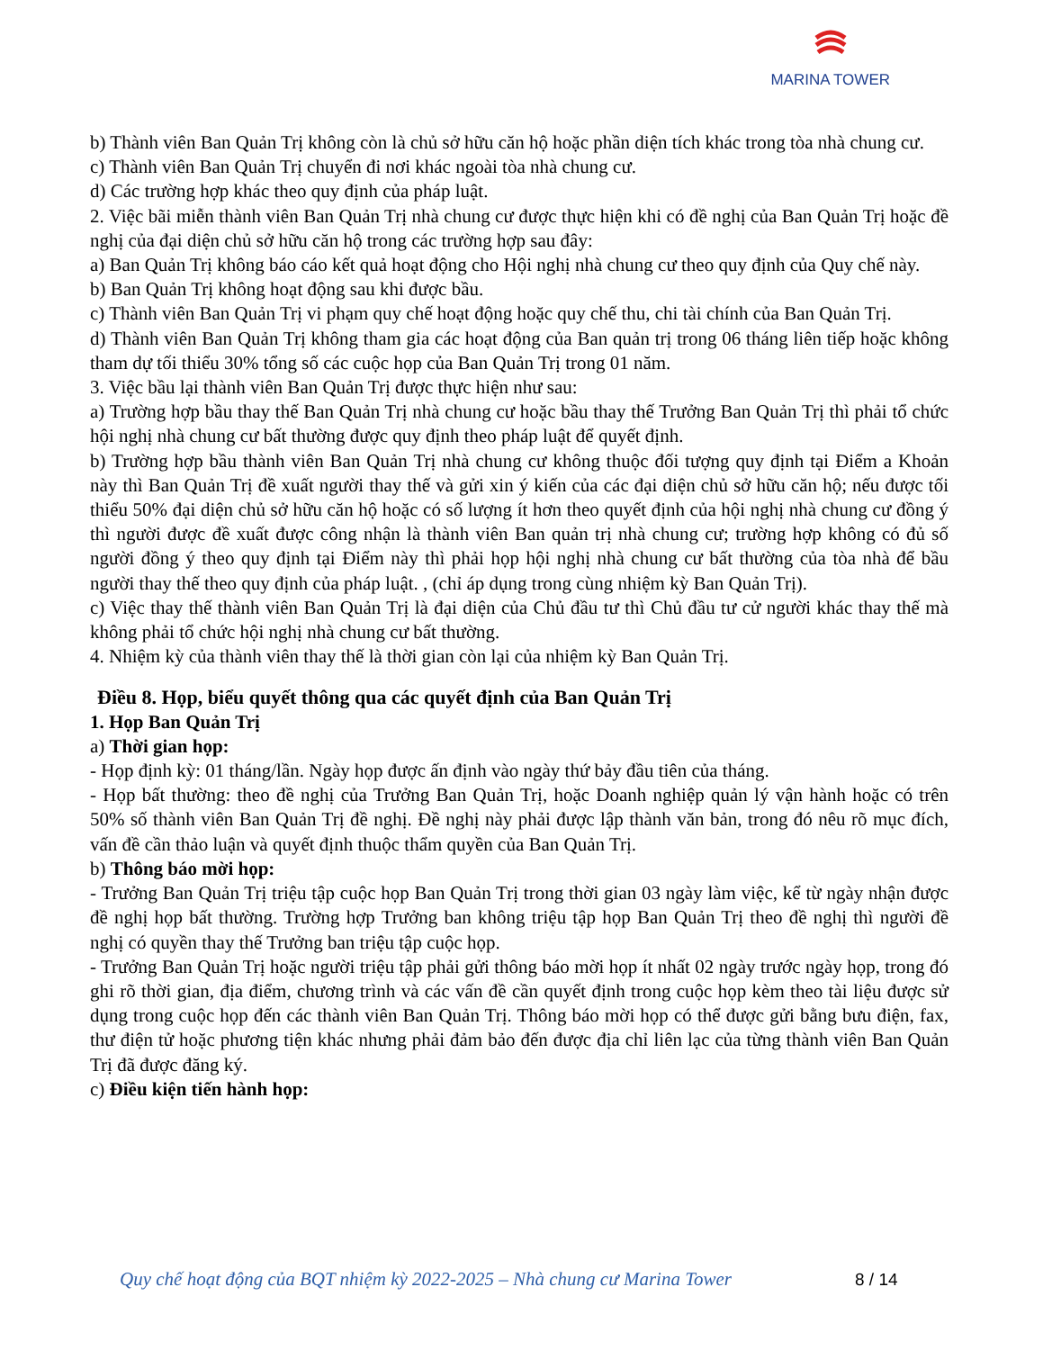MARINA TOWER
b) Thành viên Ban Quản Trị không còn là chủ sở hữu căn hộ hoặc phần diện tích khác trong tòa nhà chung cư.
c) Thành viên Ban Quản Trị chuyển đi nơi khác ngoài tòa nhà chung cư.
d) Các trường hợp khác theo quy định của pháp luật.
2. Việc bãi miễn thành viên Ban Quản Trị nhà chung cư được thực hiện khi có đề nghị của Ban Quản Trị hoặc đề nghị của đại diện chủ sở hữu căn hộ trong các trường hợp sau đây:
a) Ban Quản Trị không báo cáo kết quả hoạt động cho Hội nghị nhà chung cư theo quy định của Quy chế này.
b) Ban Quản Trị không hoạt động sau khi được bầu.
c) Thành viên Ban Quản Trị vi phạm quy chế hoạt động hoặc quy chế thu, chi tài chính của Ban Quản Trị.
d) Thành viên Ban Quản Trị không tham gia các hoạt động của Ban quản trị trong 06 tháng liên tiếp hoặc không tham dự tối thiểu 30% tổng số các cuộc họp của Ban Quản Trị trong 01 năm.
3. Việc bầu lại thành viên Ban Quản Trị được thực hiện như sau:
a) Trường hợp bầu thay thế Ban Quản Trị nhà chung cư hoặc bầu thay thế Trưởng Ban Quản Trị thì phải tổ chức hội nghị nhà chung cư bất thường được quy định theo pháp luật để quyết định.
b) Trường hợp bầu thành viên Ban Quản Trị nhà chung cư không thuộc đối tượng quy định tại Điểm a Khoản này thì Ban Quản Trị đề xuất người thay thế và gửi xin ý kiến của các đại diện chủ sở hữu căn hộ; nếu được tối thiểu 50% đại diện chủ sở hữu căn hộ hoặc có số lượng ít hơn theo quyết định của hội nghị nhà chung cư đồng ý thì người được đề xuất được công nhận là thành viên Ban quản trị nhà chung cư; trường hợp không có đủ số người đồng ý theo quy định tại Điểm này thì phải họp hội nghị nhà chung cư bất thường của tòa nhà để bầu người thay thế theo quy định của pháp luật. , (chỉ áp dụng trong cùng nhiệm kỳ Ban Quản Trị).
c) Việc thay thế thành viên Ban Quản Trị là đại diện của Chủ đầu tư thì Chủ đầu tư cử người khác thay thế mà không phải tổ chức hội nghị nhà chung cư bất thường.
4. Nhiệm kỳ của thành viên thay thế là thời gian còn lại của nhiệm kỳ Ban Quản Trị.
Điều 8. Họp, biểu quyết thông qua các quyết định của Ban Quản Trị
1. Họp Ban Quản Trị
a) Thời gian họp:
- Họp định kỳ: 01 tháng/lần. Ngày họp được ấn định vào ngày thứ bảy đầu tiên của tháng.
- Họp bất thường: theo đề nghị của Trưởng Ban Quản Trị, hoặc Doanh nghiệp quản lý vận hành hoặc có trên 50% số thành viên Ban Quản Trị đề nghị. Đề nghị này phải được lập thành văn bản, trong đó nêu rõ mục đích, vấn đề cần thảo luận và quyết định thuộc thẩm quyền của Ban Quản Trị.
b) Thông báo mời họp:
- Trưởng Ban Quản Trị triệu tập cuộc họp Ban Quản Trị trong thời gian 03 ngày làm việc, kể từ ngày nhận được đề nghị họp bất thường. Trường hợp Trưởng ban không triệu tập họp Ban Quản Trị theo đề nghị thì người đề nghị có quyền thay thế Trưởng ban triệu tập cuộc họp.
- Trưởng Ban Quản Trị hoặc người triệu tập phải gửi thông báo mời họp ít nhất 02 ngày trước ngày họp, trong đó ghi rõ thời gian, địa điểm, chương trình và các vấn đề cần quyết định trong cuộc họp kèm theo tài liệu được sử dụng trong cuộc họp đến các thành viên Ban Quản Trị. Thông báo mời họp có thể được gửi bằng bưu điện, fax, thư điện tử hoặc phương tiện khác nhưng phải đảm bảo đến được địa chỉ liên lạc của từng thành viên Ban Quản Trị đã được đăng ký.
c) Điều kiện tiến hành họp:
Quy chế hoạt động của BQT nhiệm kỳ 2022-2025 – Nhà chung cư Marina Tower
8 / 14